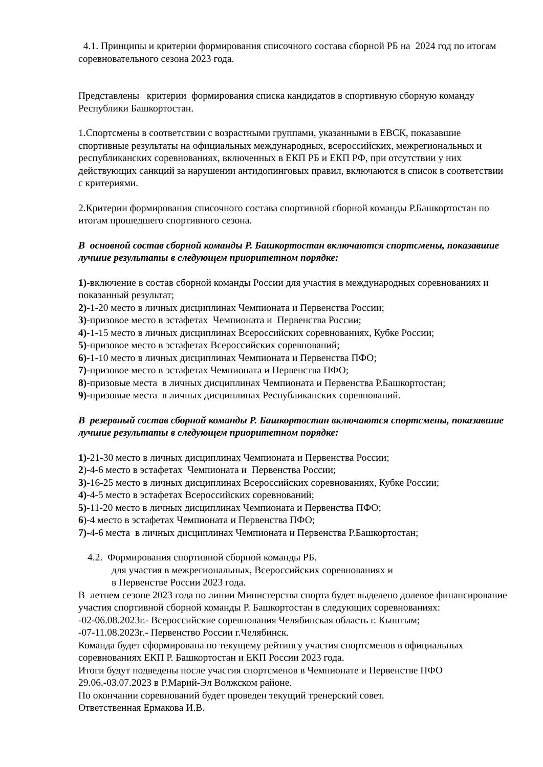4.1. Принципы и критерии формирования списочного состава сборной РБ на 2024 год по итогам соревновательного сезона 2023 года.
Представлены критерии формирования списка кандидатов в спортивную сборную команду Республики Башкортостан.
1.Спортсмены в соответствии с возрастными группами, указанными в ЕВСК, показавшие спортивные результаты на официальных международных, всероссийских, межрегиональных и республиканских соревнованиях, включенных в ЕКП РБ и ЕКП РФ, при отсутствии у них действующих санкций за нарушении антидопинговых правил, включаются в список в соответствии с критериями.
2.Критерии формирования списочного состава спортивной сборной команды Р.Башкортостан по итогам прошедшего спортивного сезона.
В основной состав сборной команды Р. Башкортостан включаются спортсмены, показавшие лучшие результаты в следующем приоритетном порядке:
1)-включение в состав сборной команды России для участия в международных соревнованиях и показанный результат;
2)-1-20 место в личных дисциплинах Чемпионата и Первенства России;
3)-призовое место в эстафетах Чемпионата и Первенства России;
4)-1-15 место в личных дисциплинах Всероссийских соревнованиях, Кубке России;
5)-призовое место в эстафетах Всероссийских соревнований;
6)-1-10 место в личных дисциплинах Чемпионата и Первенства ПФО;
7)-призовое место в эстафетах Чемпионата и Первенства ПФО;
8)-призовые места в личных дисциплинах Чемпионата и Первенства Р.Башкортостан;
9)-призовые места в личных дисциплинах Республиканских соревнований.
В резервный состав сборной команды Р. Башкортостан включаются спортсмены, показавшие лучшие результаты в следующем приоритетном порядке:
1)-21-30 место в личных дисциплинах Чемпионата и Первенства России;
2)-4-6 место в эстафетах Чемпионата и Первенства России;
3)-16-25 место в личных дисциплинах Всероссийских соревнованиях, Кубке России;
4)-4-5 место в эстафетах Всероссийских соревнований;
5)-11-20 место в личных дисциплинах Чемпионата и Первенства ПФО;
6)-4 место в эстафетах Чемпионата и Первенства ПФО;
7)-4-6 места в личных дисциплинах Чемпионата и Первенства Р.Башкортостан;
4.2. Формирования спортивной сборной команды РБ.
для участия в межрегиональных, Всероссийских соревнованиях и
в Первенстве России 2023 года.
В летнем сезоне 2023 года по линии Министерства спорта будет выделено долевое финансирование участия спортивной сборной команды Р. Башкортостан в следующих соревнованиях:
-02-06.08.2023г.- Всероссийские соревнования Челябинская область г. Кыштым;
-07-11.08.2023г.- Первенство России г.Челябинск.
Команда будет сформирована по текущему рейтингу участия спортсменов в официальных соревнованиях ЕКП Р. Башкортостан и ЕКП России 2023 года.
Итоги будут подведены после участия спортсменов в Чемпионате и Первенстве ПФО 29.06.-03.07.2023 в Р.Марий-Эл Волжском районе.
По окончании соревнований будет проведен текущий тренерский совет.
Ответственная Ермакова И.В.